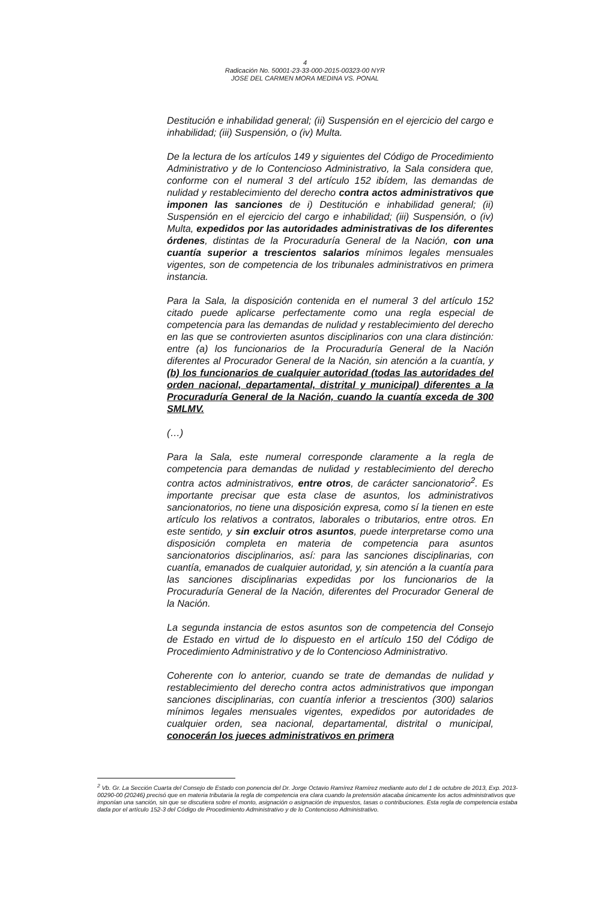4
Radicación No. 50001-23-33-000-2015-00323-00 NYR
JOSE DEL CARMEN MORA MEDINA VS. PONAL
Destitución e inhabilidad general; (ii) Suspensión en el ejercicio del cargo e inhabilidad; (iii) Suspensión, o (iv) Multa.
De la lectura de los artículos 149 y siguientes del Código de Procedimiento Administrativo y de lo Contencioso Administrativo, la Sala considera que, conforme con el numeral 3 del artículo 152 ibídem, las demandas de nulidad y restablecimiento del derecho contra actos administrativos que imponen las sanciones de i) Destitución e inhabilidad general; (ii) Suspensión en el ejercicio del cargo e inhabilidad; (iii) Suspensión, o (iv) Multa, expedidos por las autoridades administrativas de los diferentes órdenes, distintas de la Procuraduría General de la Nación, con una cuantía superior a trescientos salarios mínimos legales mensuales vigentes, son de competencia de los tribunales administrativos en primera instancia.
Para la Sala, la disposición contenida en el numeral 3 del artículo 152 citado puede aplicarse perfectamente como una regla especial de competencia para las demandas de nulidad y restablecimiento del derecho en las que se controvierten asuntos disciplinarios con una clara distinción: entre (a) los funcionarios de la Procuraduría General de la Nación diferentes al Procurador General de la Nación, sin atención a la cuantía, y (b) los funcionarios de cualquier autoridad (todas las autoridades del orden nacional, departamental, distrital y municipal) diferentes a la Procuraduría General de la Nación, cuando la cuantía exceda de 300 SMLMV.
(…)
Para la Sala, este numeral corresponde claramente a la regla de competencia para demandas de nulidad y restablecimiento del derecho contra actos administrativos, entre otros, de carácter sancionatorio<sup>2</sup>. Es importante precisar que esta clase de asuntos, los administrativos sancionatorios, no tiene una disposición expresa, como sí la tienen en este artículo los relativos a contratos, laborales o tributarios, entre otros. En este sentido, y sin excluir otros asuntos, puede interpretarse como una disposición completa en materia de competencia para asuntos sancionatorios disciplinarios, así: para las sanciones disciplinarias, con cuantía, emanados de cualquier autoridad, y, sin atención a la cuantía para las sanciones disciplinarias expedidas por los funcionarios de la Procuraduría General de la Nación, diferentes del Procurador General de la Nación.
La segunda instancia de estos asuntos son de competencia del Consejo de Estado en virtud de lo dispuesto en el artículo 150 del Código de Procedimiento Administrativo y de lo Contencioso Administrativo.
Coherente con lo anterior, cuando se trate de demandas de nulidad y restablecimiento del derecho contra actos administrativos que impongan sanciones disciplinarias, con cuantía inferior a trescientos (300) salarios mínimos legales mensuales vigentes, expedidos por autoridades de cualquier orden, sea nacional, departamental, distrital o municipal, conocerán los jueces administrativos en primera
<sup>2</sup> Vb. Gr. La Sección Cuarta del Consejo de Estado con ponencia del Dr. Jorge Octavio Ramírez Ramírez mediante auto del 1 de octubre de 2013, Exp. 2013-00290-00 (20246) precisó que en materia tributaria la regla de competencia era clara cuando la pretensión atacaba únicamente los actos administrativos que imponían una sanción, sin que se discutiera sobre el monto, asignación o asignación de impuestos, tasas o contribuciones. Esta regla de competencia estaba dada por el artículo 152-3 del Código de Procedimiento Administrativo y de lo Contencioso Administrativo.